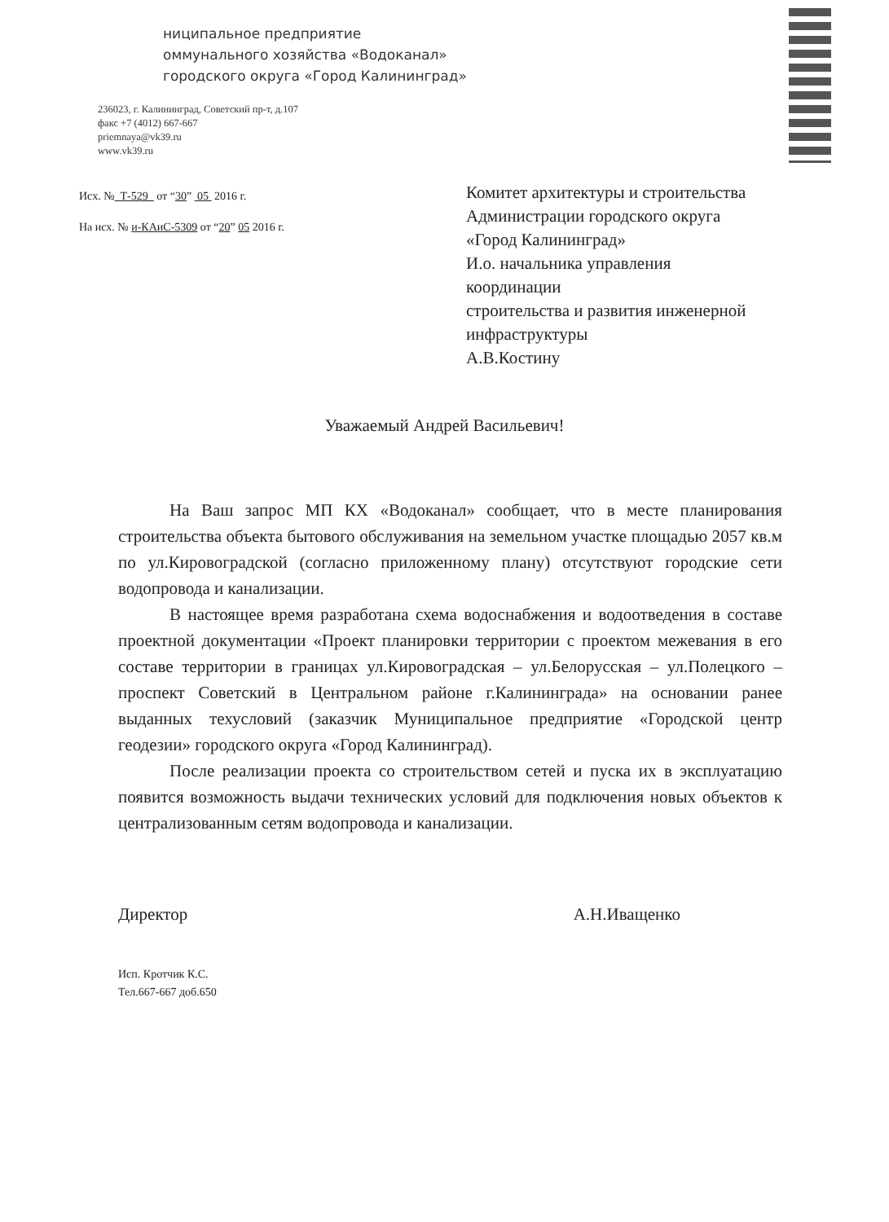ниципальное предприятие
оммунального хозяйства «Водоканал»
городского округа «Город Калининград»
236023, г. Калининград, Советский пр-т, д.107
факс +7 (4012) 667-667
priemnaya@vk39.ru
www.vk39.ru
Исх. № Т-529 от “30” 05 2016 г.
На исх. № и-КАиС-5309 от “20” 05 2016 г.
Комитет архитектуры и строительства
Администрации городского округа
«Город Калининград»
И.о. начальника управления
координации
строительства и развития инженерной
инфраструктуры
А.В.Костину
Уважаемый Андрей Васильевич!
На Ваш запрос МП КХ «Водоканал» сообщает, что в месте планирования строительства объекта бытового обслуживания на земельном участке площадью 2057 кв.м по ул.Кировоградской (согласно приложенному плану) отсутствуют городские сети водопровода и канализации.
В настоящее время разработана схема водоснабжения и водоотведения в составе проектной документации «Проект планировки территории с проектом межевания в его составе территории в границах ул.Кировоградская – ул.Белорусская – ул.Полецкого – проспект Советский в Центральном районе г.Калининграда» на основании ранее выданных техусловий (заказчик Муниципальное предприятие «Городской центр геодезии» городского округа «Город Калининград).
После реализации проекта со строительством сетей и пуска их в эксплуатацию появится возможность выдачи технических условий для подключения новых объектов к централизованным сетям водопровода и канализации.
Директор А.Н.Иващенко
Исп. Кротчик К.С.
Тел.667-667 доб.650